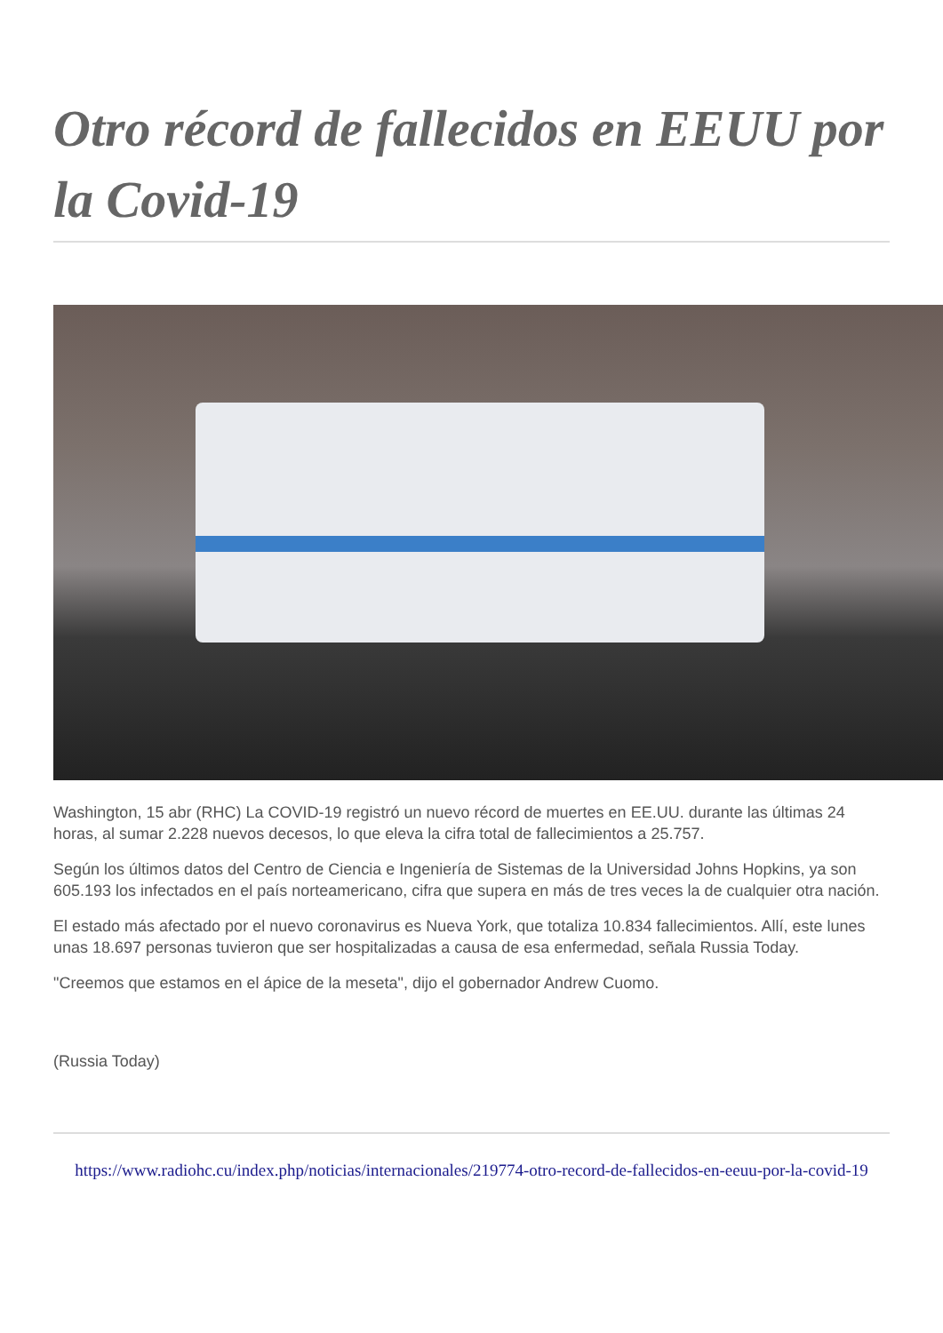Otro récord de fallecidos en EEUU por la Covid-19
Washington, 15 abr (RHC) La COVID-19 registró un nuevo récord de muertes en EE.UU. durante las últimas 24 horas, al sumar 2.228 nuevos decesos, lo que eleva la cifra total de fallecimientos a 25.757.
Según los últimos datos del Centro de Ciencia e Ingeniería de Sistemas de la Universidad Johns Hopkins, ya son 605.193 los infectados en el país norteamericano, cifra que supera en más de tres veces la de cualquier otra nación.
El estado más afectado por el nuevo coronavirus es Nueva York, que totaliza 10.834 fallecimientos. Allí, este lunes unas 18.697 personas tuvieron que ser hospitalizadas a causa de esa enfermedad, señala Russia Today.
"Creemos que estamos en el ápice de la meseta", dijo el gobernador Andrew Cuomo.
(Russia Today)
https://www.radiohc.cu/index.php/noticias/internacionales/219774-otro-record-de-fallecidos-en-eeuu-por-la-covid-19